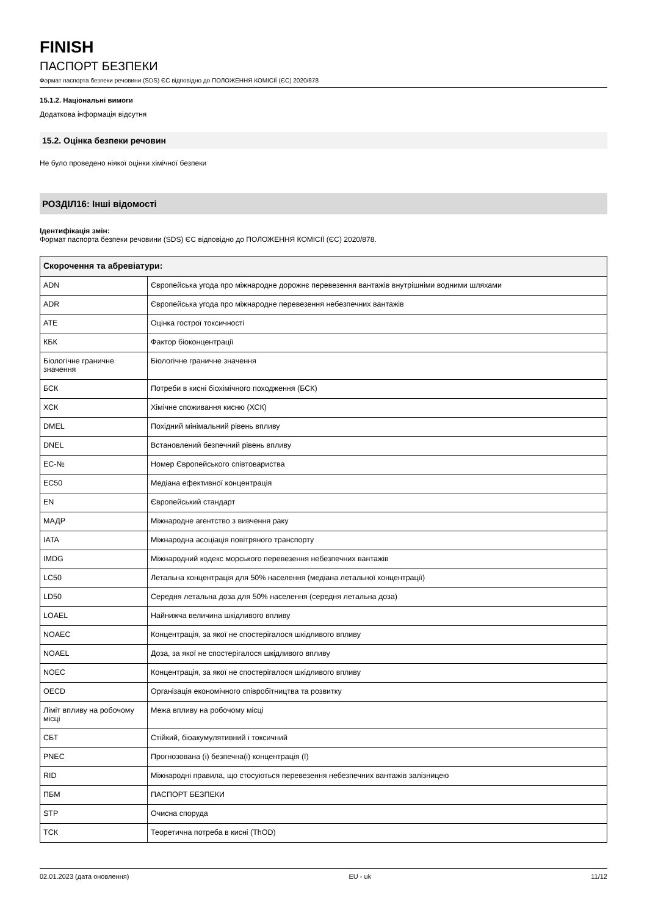FINISH
ПАСПОРТ БЕЗПЕКИ
Формат паспорта безпеки речовини (SDS) ЄС відповідно до ПОЛОЖЕННЯ КОМІСІЇ (ЄС) 2020/878
15.1.2. Національні вимоги
Додаткова інформація відсутня
15.2. Оцінка безпеки речовин
Не було проведено ніякої оцінки хімічної безпеки
РОЗДІЛ16: Інші відомості
Ідентифікація змін:
Формат паспорта безпеки речовини (SDS) ЄС відповідно до ПОЛОЖЕННЯ КОМІСІЇ (ЄС) 2020/878.
| Скорочення та абревіатури: | |
| --- | --- |
| ADN | Європейська угода про міжнародне дорожнє перевезення вантажів внутрішніми водними шляхами |
| ADR | Європейська угода про міжнародне перевезення небезпечних вантажів |
| ATE | Оцінка гострої токсичності |
| КБК | Фактор біоконцентрації |
| Біологічне граничне значення | Біологічне граничне значення |
| БСК | Потреби в кисні біохімічного походження (БСК) |
| ХСК | Хімічне споживання кисню (ХСК) |
| DMEL | Похідний мінімальний рівень впливу |
| DNEL | Встановлений безпечний рівень впливу |
| EC-№ | Номер Європейського співтовариства |
| EC50 | Медіана ефективної концентрація |
| EN | Європейський стандарт |
| МАДР | Міжнародне агентство з вивчення раку |
| IATA | Міжнародна асоціація повітряного транспорту |
| IMDG | Міжнародний кодекс морського перевезення небезпечних вантажів |
| LC50 | Летальна концентрація для 50% населення (медіана летальної концентрації) |
| LD50 | Середня летальна доза для 50% населення (середня летальна доза) |
| LOAEL | Найнижча величина шкідливого впливу |
| NOAEC | Концентрація, за якої не спостерігалося шкідливого впливу |
| NOAEL | Доза, за якої не спостерігалося шкідливого впливу |
| NOEC | Концентрація, за якої не спостерігалося шкідливого впливу |
| OECD | Організація економічного співробітництва та розвитку |
| Ліміт впливу на робочому місці | Межа впливу на робочому місці |
| СБТ | Стійкий, біоакумулятивний і токсичний |
| PNEC | Прогнозована (і) безпечна(і) концентрація (ї) |
| RID | Міжнародні правила, що стосуються перевезення небезпечних вантажів залізницею |
| ПБМ | ПАСПОРТ БЕЗПЕКИ |
| STP | Очисна споруда |
| ТСК | Теоретична потреба в кисні (ThOD) |
02.01.2023 (дата оновлення) EU - uk 11/12